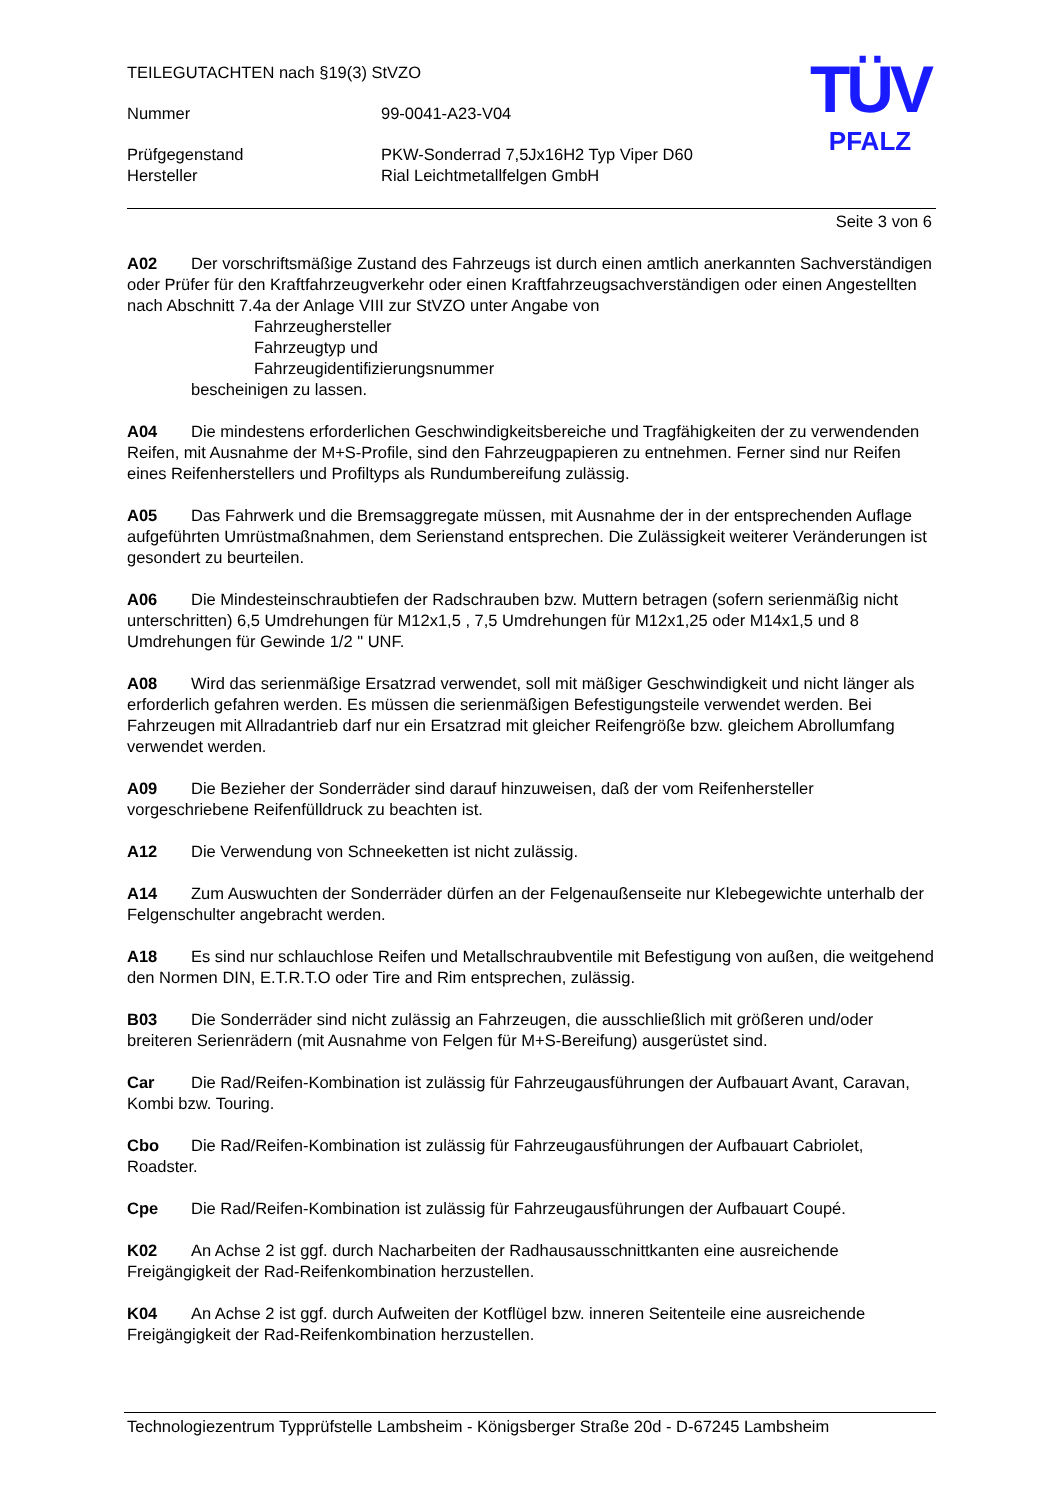TÜV
PFALZ
TEILEGUTACHTEN nach §19(3) StVZO
Nummer
99-0041-A23-V04
Prüfgegenstand
PKW-Sonderrad 7,5Jx16H2 Typ Viper D60
Hersteller
Rial Leichtmetallfelgen GmbH
Seite 3 von 6
A02 Der vorschriftsmäßige Zustand des Fahrzeugs ist durch einen amtlich anerkannten Sachverständigen oder Prüfer für den Kraftfahrzeugverkehr oder einen Kraftfahrzeugsachverständigen oder einen Angestellten nach Abschnitt 7.4a der Anlage VIII zur StVZO unter Angabe von
Fahrzeughersteller
Fahrzeugtyp und
Fahrzeugidentifizierungsnummer
bescheinigen zu lassen.
A04 Die mindestens erforderlichen Geschwindigkeitsbereiche und Tragfähigkeiten der zu verwendenden Reifen, mit Ausnahme der M+S-Profile, sind den Fahrzeugpapieren zu entnehmen. Ferner sind nur Reifen eines Reifenherstellers und Profiltyps als Rundumbereifung zulässig.
A05 Das Fahrwerk und die Bremsaggregate müssen, mit Ausnahme der in der entsprechenden Auflage aufgeführten Umrüstmaßnahmen, dem Serienstand entsprechen. Die Zulässigkeit weiterer Veränderungen ist gesondert zu beurteilen.
A06 Die Mindesteinschraubtiefen der Radschrauben bzw. Muttern betragen (sofern serienmäßig nicht unterschritten) 6,5 Umdrehungen für M12x1,5 , 7,5 Umdrehungen für M12x1,25 oder M14x1,5 und 8 Umdrehungen für Gewinde 1/2 " UNF.
A08 Wird das serienmäßige Ersatzrad verwendet, soll mit mäßiger Geschwindigkeit und nicht länger als erforderlich gefahren werden. Es müssen die serienmäßigen Befestigungsteile verwendet werden. Bei Fahrzeugen mit Allradantrieb darf nur ein Ersatzrad mit gleicher Reifengröße bzw. gleichem Abrollumfang verwendet werden.
A09 Die Bezieher der Sonderräder sind darauf hinzuweisen, daß der vom Reifenhersteller vorgeschriebene Reifenfülldruck zu beachten ist.
A12 Die Verwendung von Schneeketten ist nicht zulässig.
A14 Zum Auswuchten der Sonderräder dürfen an der Felgenaußenseite nur Klebegewichte unterhalb der Felgenschulter angebracht werden.
A18 Es sind nur schlauchlose Reifen und Metallschraubventile mit Befestigung von außen, die weitgehend den Normen DIN, E.T.R.T.O oder Tire and Rim entsprechen, zulässig.
B03 Die Sonderräder sind nicht zulässig an Fahrzeugen, die ausschließlich mit größeren und/oder breiteren Serienrädern (mit Ausnahme von Felgen für M+S-Bereifung) ausgerüstet sind.
Car Die Rad/Reifen-Kombination ist zulässig für Fahrzeugausführungen der Aufbauart Avant, Caravan, Kombi bzw. Touring.
Cbo Die Rad/Reifen-Kombination ist zulässig für Fahrzeugausführungen der Aufbauart Cabriolet, Roadster.
Cpe Die Rad/Reifen-Kombination ist zulässig für Fahrzeugausführungen der Aufbauart Coupé.
K02 An Achse 2 ist ggf. durch Nacharbeiten der Radhausausschnittkanten eine ausreichende Freigängigkeit der Rad-Reifenkombination herzustellen.
K04 An Achse 2 ist ggf. durch Aufweiten der Kotflügel bzw. inneren Seitenteile eine ausreichende Freigängigkeit der Rad-Reifenkombination herzustellen.
Technologiezentrum Typprüfstelle Lambsheim - Königsberger Straße 20d - D-67245 Lambsheim